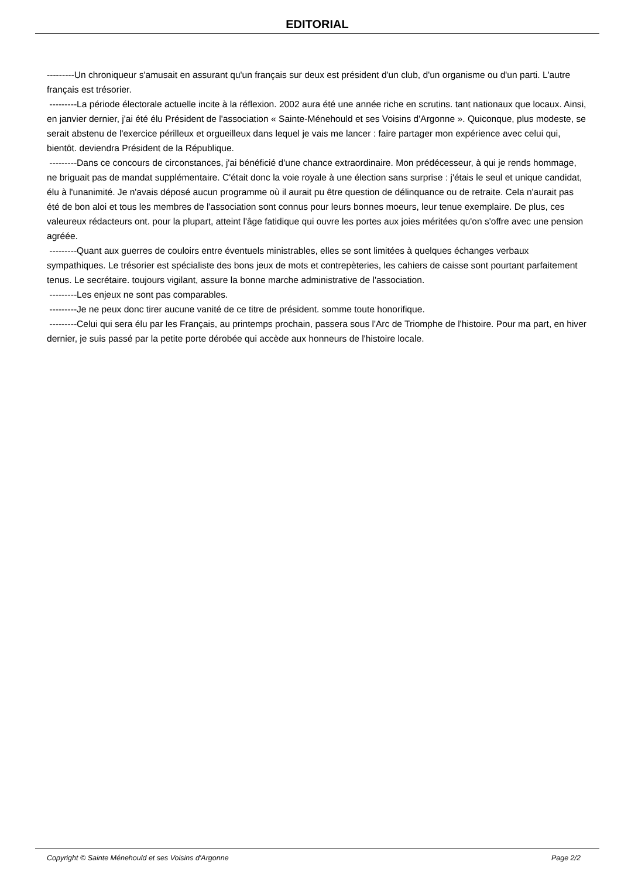EDITORIAL
---------Un chroniqueur s'amusait en assurant qu'un français sur deux est président d'un club, d'un organisme ou d'un parti. L'autre français est trésorier.
---------La période électorale actuelle incite à la réflexion. 2002 aura été une année riche en scrutins. tant nationaux que locaux. Ainsi, en janvier dernier, j'ai été élu Président de l'association « Sainte-Ménehould et ses Voisins d'Argonne ». Quiconque, plus modeste, se serait abstenu de l'exercice périlleux et orgueilleux dans lequel je vais me lancer : faire partager mon expérience avec celui qui, bientôt. deviendra Président de la République.
---------Dans ce concours de circonstances, j'ai bénéficié d'une chance extraordinaire. Mon prédécesseur, à qui je rends hommage, ne briguait pas de mandat supplémentaire. C'était donc la voie royale à une élection sans surprise : j'étais le seul et unique candidat, élu à l'unanimité. Je n'avais déposé aucun programme où il aurait pu être question de délinquance ou de retraite. Cela n'aurait pas été de bon aloi et tous les membres de l'association sont connus pour leurs bonnes moeurs, leur tenue exemplaire. De plus, ces valeureux rédacteurs ont. pour la plupart, atteint l'âge fatidique qui ouvre les portes aux joies méritées qu'on s'offre avec une pension agréée.
---------Quant aux guerres de couloirs entre éventuels ministrables, elles se sont limitées à quelques échanges verbaux sympathiques. Le trésorier est spécialiste des bons jeux de mots et contrepèteries, les cahiers de caisse sont pourtant parfaitement tenus. Le secrétaire. toujours vigilant, assure la bonne marche administrative de l'association.
---------Les enjeux ne sont pas comparables.
---------Je ne peux donc tirer aucune vanité de ce titre de président. somme toute honorifique.
---------Celui qui sera élu par les Français, au printemps prochain, passera sous l'Arc de Triomphe de l'histoire. Pour ma part, en hiver dernier, je suis passé par la petite porte dérobée qui accède aux honneurs de l'histoire locale.
Copyright © Sainte Ménehould et ses Voisins d'Argonne Page 2/2